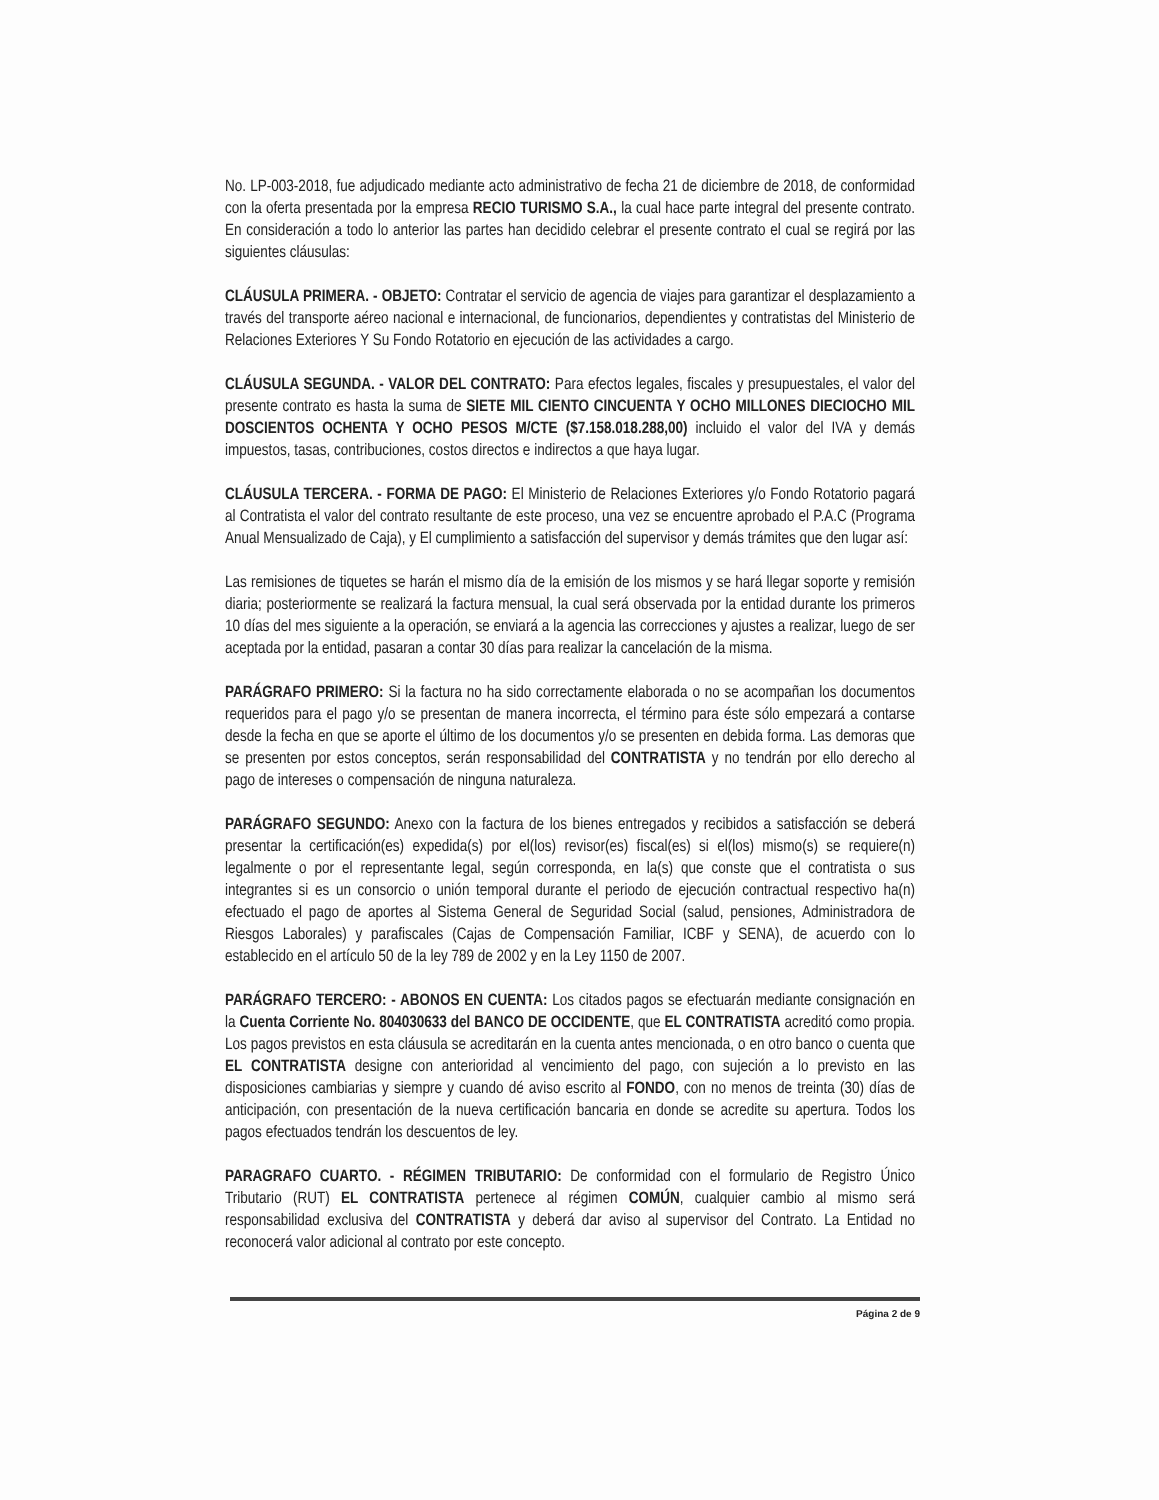No. LP-003-2018, fue adjudicado mediante acto administrativo de fecha 21 de diciembre de 2018, de conformidad con la oferta presentada por la empresa RECIO TURISMO S.A., la cual hace parte integral del presente contrato. En consideración a todo lo anterior las partes han decidido celebrar el presente contrato el cual se regirá por las siguientes cláusulas:
CLÁUSULA PRIMERA. - OBJETO: Contratar el servicio de agencia de viajes para garantizar el desplazamiento a través del transporte aéreo nacional e internacional, de funcionarios, dependientes y contratistas del Ministerio de Relaciones Exteriores Y Su Fondo Rotatorio en ejecución de las actividades a cargo.
CLÁUSULA SEGUNDA. - VALOR DEL CONTRATO: Para efectos legales, fiscales y presupuestales, el valor del presente contrato es hasta la suma de SIETE MIL CIENTO CINCUENTA Y OCHO MILLONES DIECIOCHO MIL DOSCIENTOS OCHENTA Y OCHO PESOS M/CTE ($7.158.018.288,00) incluido el valor del IVA y demás impuestos, tasas, contribuciones, costos directos e indirectos a que haya lugar.
CLÁUSULA TERCERA. - FORMA DE PAGO: El Ministerio de Relaciones Exteriores y/o Fondo Rotatorio pagará al Contratista el valor del contrato resultante de este proceso, una vez se encuentre aprobado el P.A.C (Programa Anual Mensualizado de Caja), y El cumplimiento a satisfacción del supervisor y demás trámites que den lugar así:
Las remisiones de tiquetes se harán el mismo día de la emisión de los mismos y se hará llegar soporte y remisión diaria; posteriormente se realizará la factura mensual, la cual será observada por la entidad durante los primeros 10 días del mes siguiente a la operación, se enviará a la agencia las correcciones y ajustes a realizar, luego de ser aceptada por la entidad, pasaran a contar 30 días para realizar la cancelación de la misma.
PARÁGRAFO PRIMERO: Si la factura no ha sido correctamente elaborada o no se acompañan los documentos requeridos para el pago y/o se presentan de manera incorrecta, el término para éste sólo empezará a contarse desde la fecha en que se aporte el último de los documentos y/o se presenten en debida forma. Las demoras que se presenten por estos conceptos, serán responsabilidad del CONTRATISTA y no tendrán por ello derecho al pago de intereses o compensación de ninguna naturaleza.
PARÁGRAFO SEGUNDO: Anexo con la factura de los bienes entregados y recibidos a satisfacción se deberá presentar la certificación(es) expedida(s) por el(los) revisor(es) fiscal(es) si el(los) mismo(s) se requiere(n) legalmente o por el representante legal, según corresponda, en la(s) que conste que el contratista o sus integrantes si es un consorcio o unión temporal durante el periodo de ejecución contractual respectivo ha(n) efectuado el pago de aportes al Sistema General de Seguridad Social (salud, pensiones, Administradora de Riesgos Laborales) y parafiscales (Cajas de Compensación Familiar, ICBF y SENA), de acuerdo con lo establecido en el artículo 50 de la ley 789 de 2002 y en la Ley 1150 de 2007.
PARÁGRAFO TERCERO: - ABONOS EN CUENTA: Los citados pagos se efectuarán mediante consignación en la Cuenta Corriente No. 804030633 del BANCO DE OCCIDENTE, que EL CONTRATISTA acreditó como propia. Los pagos previstos en esta cláusula se acreditarán en la cuenta antes mencionada, o en otro banco o cuenta que EL CONTRATISTA designe con anterioridad al vencimiento del pago, con sujeción a lo previsto en las disposiciones cambiarias y siempre y cuando dé aviso escrito al FONDO, con no menos de treinta (30) días de anticipación, con presentación de la nueva certificación bancaria en donde se acredite su apertura. Todos los pagos efectuados tendrán los descuentos de ley.
PARAGRAFO CUARTO. - RÉGIMEN TRIBUTARIO: De conformidad con el formulario de Registro Único Tributario (RUT) EL CONTRATISTA pertenece al régimen COMÚN, cualquier cambio al mismo será responsabilidad exclusiva del CONTRATISTA y deberá dar aviso al supervisor del Contrato. La Entidad no reconocerá valor adicional al contrato por este concepto.
Página 2 de 9